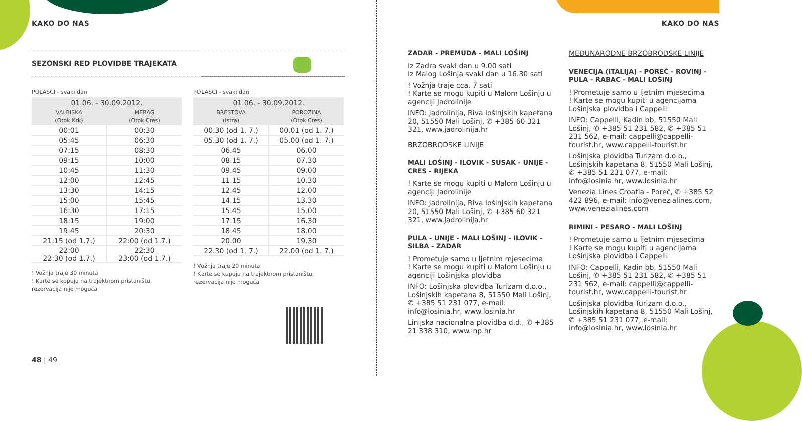KAKO DO NAS
SEZONSKI RED PLOVIDBE TRAJEKATA
POLASCI - svaki dan
| 01.06. - 30.09.2012. | |
| --- | --- |
| VALBISKA (Otok Krk) | MERAG (Otok Cres) |
| 00:01 | 00:30 |
| 05:45 | 06:30 |
| 07:15 | 08:30 |
| 09:15 | 10:00 |
| 10:45 | 11:30 |
| 12:00 | 12:45 |
| 13:30 | 14:15 |
| 15:00 | 15:45 |
| 16:30 | 17:15 |
| 18:15 | 19:00 |
| 19:45 | 20:30 |
| 21:15 (od 1.7.) | 22:00 (od 1.7.) |
| 22:00 22:30 (od 1.7.) | 22:30 23:00 (od 1.7.) |
! Vožnja traje 30 minuta
! Karte se kupuju na trajektnom pristaništu, rezervacija nije moguća
POLASCI - svaki dan
| 01.06. - 30.09.2012. | |
| --- | --- |
| BRESTOVA (Istra) | POROZINA (Otok Cres) |
| 00.30 (od 1. 7.) | 00.01 (od 1. 7.) |
| 05.30 (od 1. 7.) | 05.00 (od 1. 7.) |
| 06.45 | 06.00 |
| 08.15 | 07.30 |
| 09.45 | 09.00 |
| 11.15 | 10.30 |
| 12.45 | 12.00 |
| 14.15 | 13.30 |
| 15.45 | 15.00 |
| 17.15 | 16.30 |
| 18.45 | 18.00 |
| 20.00 | 19.30 |
| 22.30 (od 1. 7.) | 22.00 (od 1. 7.) |
! Vožnja traje 20 minuta
! Karte se kupuju na trajektnom pristaništu, rezervacija nije moguća
48 | 49
KAKO DO NAS
ZADAR - PREMUDA - MALI LOŠINJ
Iz Zadra svaki dan u 9.00 sati
Iz Malog Lošinja svaki dan u 16.30 sati
! Vožnja traje cca. 7 sati
! Karte se mogu kupiti u Malom Lošinju u agenciji Jadrolinije
INFO: Jadrolinija, Riva lošinjskih kapetana 20, 51550 Mali Lošinj, ✆ +385 60 321 321, www.jadrolinija.hr
BRZOBRODSKE LINIJE
MALI LOŠINJ - ILOVIK - SUSAK - UNIJE - CRES - RIJEKA
! Karte se mogu kupiti u Malom Lošinju u agenciji Jadrolinije
INFO: Jadrolinija, Riva lošinjskih kapetana 20, 51550 Mali Lošinj, ✆ +385 60 321 321, www.jadrolinija.hr
PULA - UNIJE - MALI LOŠINJ - ILOVIK - SILBA - ZADAR
! Prometuje samo u ljetnim mjesecima
! Karte se mogu kupiti u Malom Lošinju u agenciji Lošinjska plovidba
INFO: Lošinjska plovidba Turizam d.o.o., Lošinjskih kapetana 8, 51550 Mali Lošinj, ✆ +385 51 231 077, e-mail: info@losinia.hr, www.losinia.hr
Linijska nacionalna plovidba d.d., ✆ +385 21 338 310, www.lnp.hr
MEĐUNARODNE BRZOBRODSKE LINIJE
VENECIJA (ITALIJA) - POREČ - ROVINJ - PULA - RABAC - MALI LOŠINJ
! Prometuje samo u ljetnim mjesecima
! Karte se mogu kupiti u agencijama Lošinjska plovidba i Cappelli
INFO: Cappelli, Kadin bb, 51550 Mali Lošinj, ✆ +385 51 231 582, ✆ +385 51 231 562, e-mail: cappelli@cappelli-tourist.hr, www.cappelli-tourist.hr
Lošinjska plovidba Turizam d.o.o., Lošinjskih kapetana 8, 51550 Mali Lošinj, ✆ +385 51 231 077, e-mail: info@losinia.hr, www.losinia.hr
Venezia Lines Croatia - Poreč, ✆ +385 52 422 896, e-mail: info@venezialines.com, www.venezialines.com
RIMINI - PESARO - MALI LOŠINJ
! Prometuje samo u ljetnim mjesecima
! Karte se mogu kupiti u agencijama Lošinjska plovidba i Cappelli
INFO: Cappelli, Kadin bb, 51550 Mali Lošinj, ✆ +385 51 231 582, ✆ +385 51 231 562, e-mail: cappelli@cappelli-tourist.hr, www.cappelli-tourist.hr
Lošinjska plovidba Turizam d.o.o., Lošinjskih kapetana 8, 51550 Mali Lošinj, ✆ +385 51 231 077, e-mail: info@losinia.hr, www.losinia.hr